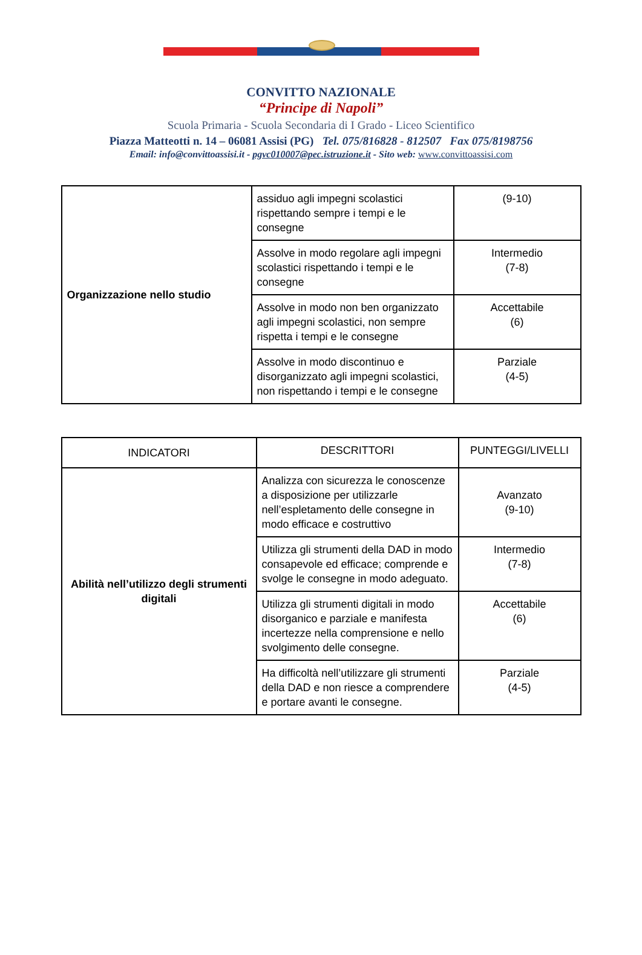CONVITTO NAZIONALE
“Principe di Napoli”
Scuola Primaria - Scuola Secondaria di I Grado - Liceo Scientifico
Piazza Matteotti n. 14 – 06081 Assisi (PG) Tel. 075/816828 - 812507 Fax 075/8198756
Email: info@convittoassisi.it - pgvc010007@pec.istruzione.it - Sito web: www.convittoassisi.com
| Organizzazione nello studio | assiduo agli impegni scolastici rispettando sempre i tempi e le consegne | (9-10) |
| | Assolve in modo regolare agli impegni scolastici rispettando i tempi e le consegne | Intermedio (7-8) |
| | Assolve in modo non ben organizzato agli impegni scolastici, non sempre rispetta i tempi e le consegne | Accettabile (6) |
| | Assolve in modo discontinuo e disorganizzato agli impegni scolastici, non rispettando i tempi e le consegne | Parziale (4-5) |
| INDICATORI | DESCRITTORI | PUNTEGGI/LIVELLI |
| --- | --- | --- |
| Abilità nell’utilizzo degli strumenti digitali | Analizza con sicurezza le conoscenze a disposizione per utilizzarle nell’espletamento delle consegne in modo efficace e costruttivo | Avanzato (9-10) |
| | Utilizza gli strumenti della DAD in modo consapevole ed efficace; comprende e svolge le consegne in modo adeguato. | Intermedio (7-8) |
| | Utilizza gli strumenti digitali in modo disorganico e parziale e manifesta incertezze nella comprensione e nello svolgimento delle consegne. | Accettabile (6) |
| | Ha difficoltà nell’utilizzare gli strumenti della DAD e non riesce a comprendere e portare avanti le consegne. | Parziale (4-5) |